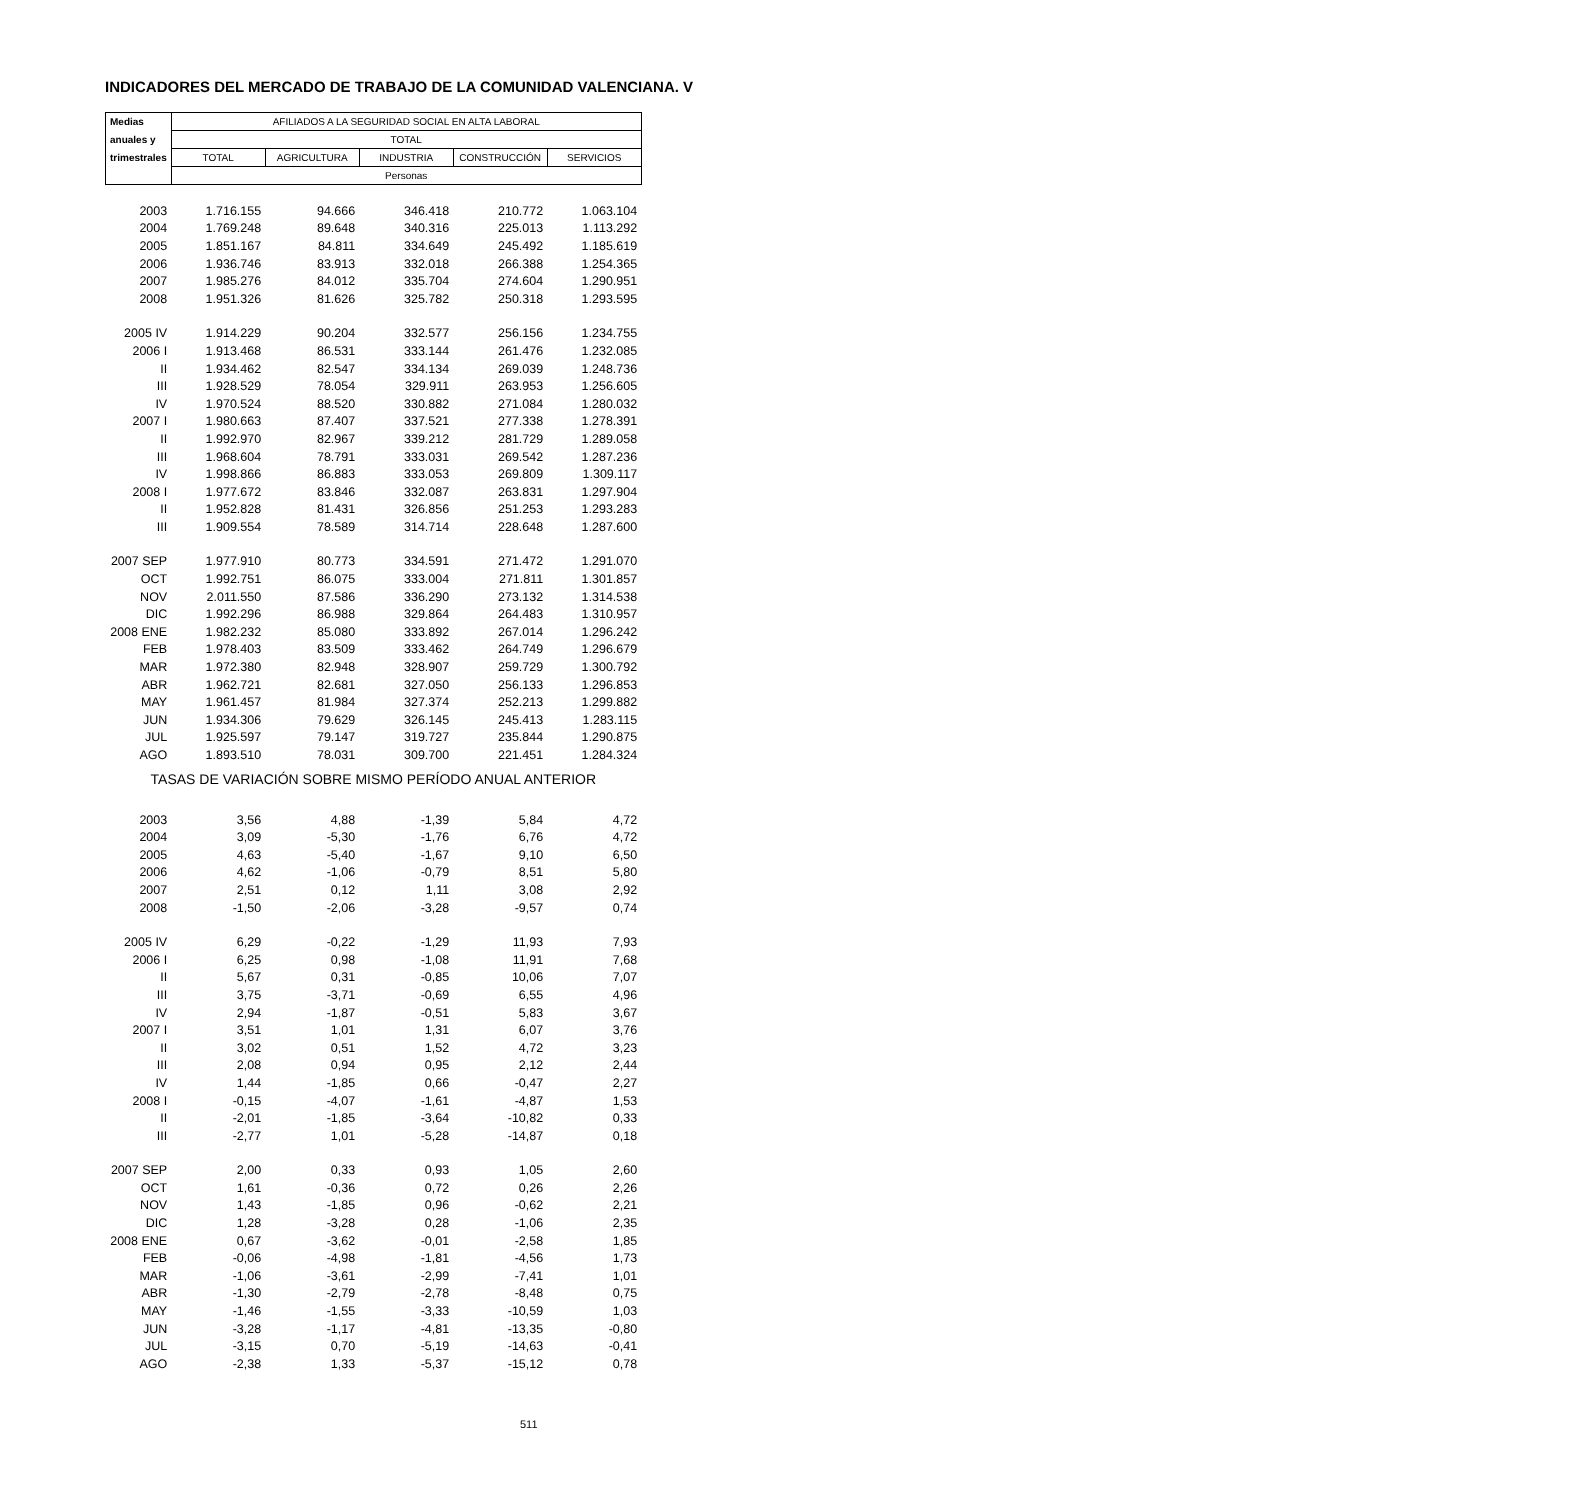INDICADORES DEL MERCADO DE TRABAJO DE LA COMUNIDAD VALENCIANA. V
| Medias | AFILIADOS A LA SEGURIDAD SOCIAL EN ALTA LABORAL | | | | |
| --- | --- | --- | --- | --- | --- |
| anuales y | TOTAL | | | | |
| trimestrales | TOTAL | AGRICULTURA | INDUSTRIA | CONSTRUCCIÓN | SERVICIOS |
| | Personas | | | | |
| 2003 | 1.716.155 | 94.666 | 346.418 | 210.772 | 1.063.104 |
| 2004 | 1.769.248 | 89.648 | 340.316 | 225.013 | 1.113.292 |
| 2005 | 1.851.167 | 84.811 | 334.649 | 245.492 | 1.185.619 |
| 2006 | 1.936.746 | 83.913 | 332.018 | 266.388 | 1.254.365 |
| 2007 | 1.985.276 | 84.012 | 335.704 | 274.604 | 1.290.951 |
| 2008 | 1.951.326 | 81.626 | 325.782 | 250.318 | 1.293.595 |
| 2005 IV | 1.914.229 | 90.204 | 332.577 | 256.156 | 1.234.755 |
| 2006 I | 1.913.468 | 86.531 | 333.144 | 261.476 | 1.232.085 |
| II | 1.934.462 | 82.547 | 334.134 | 269.039 | 1.248.736 |
| III | 1.928.529 | 78.054 | 329.911 | 263.953 | 1.256.605 |
| IV | 1.970.524 | 88.520 | 330.882 | 271.084 | 1.280.032 |
| 2007 I | 1.980.663 | 87.407 | 337.521 | 277.338 | 1.278.391 |
| II | 1.992.970 | 82.967 | 339.212 | 281.729 | 1.289.058 |
| III | 1.968.604 | 78.791 | 333.031 | 269.542 | 1.287.236 |
| IV | 1.998.866 | 86.883 | 333.053 | 269.809 | 1.309.117 |
| 2008 I | 1.977.672 | 83.846 | 332.087 | 263.831 | 1.297.904 |
| II | 1.952.828 | 81.431 | 326.856 | 251.253 | 1.293.283 |
| III | 1.909.554 | 78.589 | 314.714 | 228.648 | 1.287.600 |
| 2007 SEP | 1.977.910 | 80.773 | 334.591 | 271.472 | 1.291.070 |
| OCT | 1.992.751 | 86.075 | 333.004 | 271.811 | 1.301.857 |
| NOV | 2.011.550 | 87.586 | 336.290 | 273.132 | 1.314.538 |
| DIC | 1.992.296 | 86.988 | 329.864 | 264.483 | 1.310.957 |
| 2008 ENE | 1.982.232 | 85.080 | 333.892 | 267.014 | 1.296.242 |
| FEB | 1.978.403 | 83.509 | 333.462 | 264.749 | 1.296.679 |
| MAR | 1.972.380 | 82.948 | 328.907 | 259.729 | 1.300.792 |
| ABR | 1.962.721 | 82.681 | 327.050 | 256.133 | 1.296.853 |
| MAY | 1.961.457 | 81.984 | 327.374 | 252.213 | 1.299.882 |
| JUN | 1.934.306 | 79.629 | 326.145 | 245.413 | 1.283.115 |
| JUL | 1.925.597 | 79.147 | 319.727 | 235.844 | 1.290.875 |
| AGO | 1.893.510 | 78.031 | 309.700 | 221.451 | 1.284.324 |
| TASAS DE VARIACIÓN SOBRE MISMO PERÍODO ANUAL ANTERIOR | | | | | |
| 2003 | 3,56 | 4,88 | -1,39 | 5,84 | 4,72 |
| 2004 | 3,09 | -5,30 | -1,76 | 6,76 | 4,72 |
| 2005 | 4,63 | -5,40 | -1,67 | 9,10 | 6,50 |
| 2006 | 4,62 | -1,06 | -0,79 | 8,51 | 5,80 |
| 2007 | 2,51 | 0,12 | 1,11 | 3,08 | 2,92 |
| 2008 | -1,50 | -2,06 | -3,28 | -9,57 | 0,74 |
| 2005 IV | 6,29 | -0,22 | -1,29 | 11,93 | 7,93 |
| 2006 I | 6,25 | 0,98 | -1,08 | 11,91 | 7,68 |
| II | 5,67 | 0,31 | -0,85 | 10,06 | 7,07 |
| III | 3,75 | -3,71 | -0,69 | 6,55 | 4,96 |
| IV | 2,94 | -1,87 | -0,51 | 5,83 | 3,67 |
| 2007 I | 3,51 | 1,01 | 1,31 | 6,07 | 3,76 |
| II | 3,02 | 0,51 | 1,52 | 4,72 | 3,23 |
| III | 2,08 | 0,94 | 0,95 | 2,12 | 2,44 |
| IV | 1,44 | -1,85 | 0,66 | -0,47 | 2,27 |
| 2008 I | -0,15 | -4,07 | -1,61 | -4,87 | 1,53 |
| II | -2,01 | -1,85 | -3,64 | -10,82 | 0,33 |
| III | -2,77 | 1,01 | -5,28 | -14,87 | 0,18 |
| 2007 SEP | 2,00 | 0,33 | 0,93 | 1,05 | 2,60 |
| OCT | 1,61 | -0,36 | 0,72 | 0,26 | 2,26 |
| NOV | 1,43 | -1,85 | 0,96 | -0,62 | 2,21 |
| DIC | 1,28 | -3,28 | 0,28 | -1,06 | 2,35 |
| 2008 ENE | 0,67 | -3,62 | -0,01 | -2,58 | 1,85 |
| FEB | -0,06 | -4,98 | -1,81 | -4,56 | 1,73 |
| MAR | -1,06 | -3,61 | -2,99 | -7,41 | 1,01 |
| ABR | -1,30 | -2,79 | -2,78 | -8,48 | 0,75 |
| MAY | -1,46 | -1,55 | -3,33 | -10,59 | 1,03 |
| JUN | -3,28 | -1,17 | -4,81 | -13,35 | -0,80 |
| JUL | -3,15 | 0,70 | -5,19 | -14,63 | -0,41 |
| AGO | -2,38 | 1,33 | -5,37 | -15,12 | 0,78 |
511